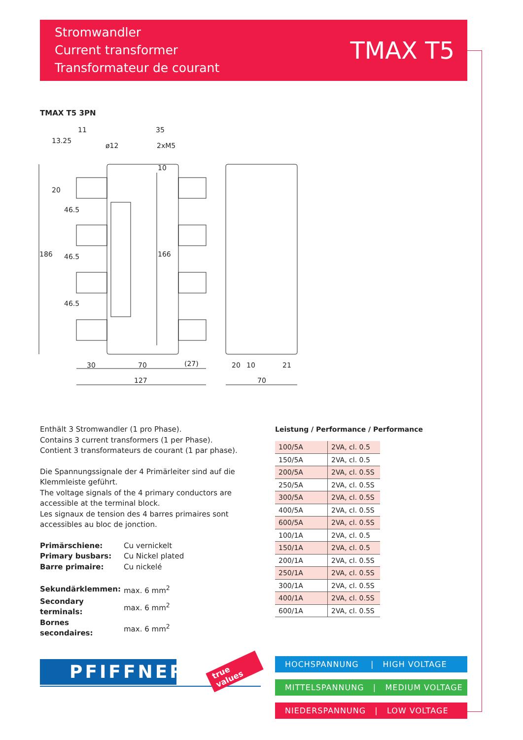Stromwandler
Current transformer
Transformateur de courant
TMAX T5
TMAX T5 3PN
11
35
ø12
2xM5
30
70
(27)
127
20
10
21
70
186
166
46.5
46.5
46.5
13.25
20
10
Enthält 3 Stromwandler (1 pro Phase).
Contains 3 current transformers (1 per Phase).
Contient 3 transformateurs de courant (1 par phase).
Die Spannungssignale der 4 Primärleiter sind auf die Klemmleiste geführt.
The voltage signals of the 4 primary conductors are accessible at the terminal block.
Les signaux de tension des 4 barres primaires sont accessibles au bloc de jonction.
| Primärschiene: | Cu vernickelt |
| Primary busbars: | Cu Nickel plated |
| Barre primaire: | Cu nickelé |
| Sekundärklemmen: | max. 6 mm<sup>2</sup> |
| Secondary terminals: | max. 6 mm<sup>2</sup> |
| Bornes secondaires: | max. 6 mm<sup>2</sup> |
Leistung / Performance / Performance
| 100/5A | 2VA, cl. 0.5 |
| 150/5A | 2VA, cl. 0.5 |
| 200/5A | 2VA, cl. 0.5S |
| 250/5A | 2VA, cl. 0.5S |
| 300/5A | 2VA, cl. 0.5S |
| 400/5A | 2VA, cl. 0.5S |
| 600/5A | 2VA, cl. 0.5S |
| 100/1A | 2VA, cl. 0.5 |
| 150/1A | 2VA, cl. 0.5 |
| 200/1A | 2VA, cl. 0.5S |
| 250/1A | 2VA, cl. 0.5S |
| 300/1A | 2VA, cl. 0.5S |
| 400/1A | 2VA, cl. 0.5S |
| 600/1A | 2VA, cl. 0.5S |
PFIFFNER true values
HOCHSPANNUNG | HIGH VOLTAGE
MITTELSPANNUNG | MEDIUM VOLTAGE
NIEDERSPANNUNG | LOW VOLTAGE